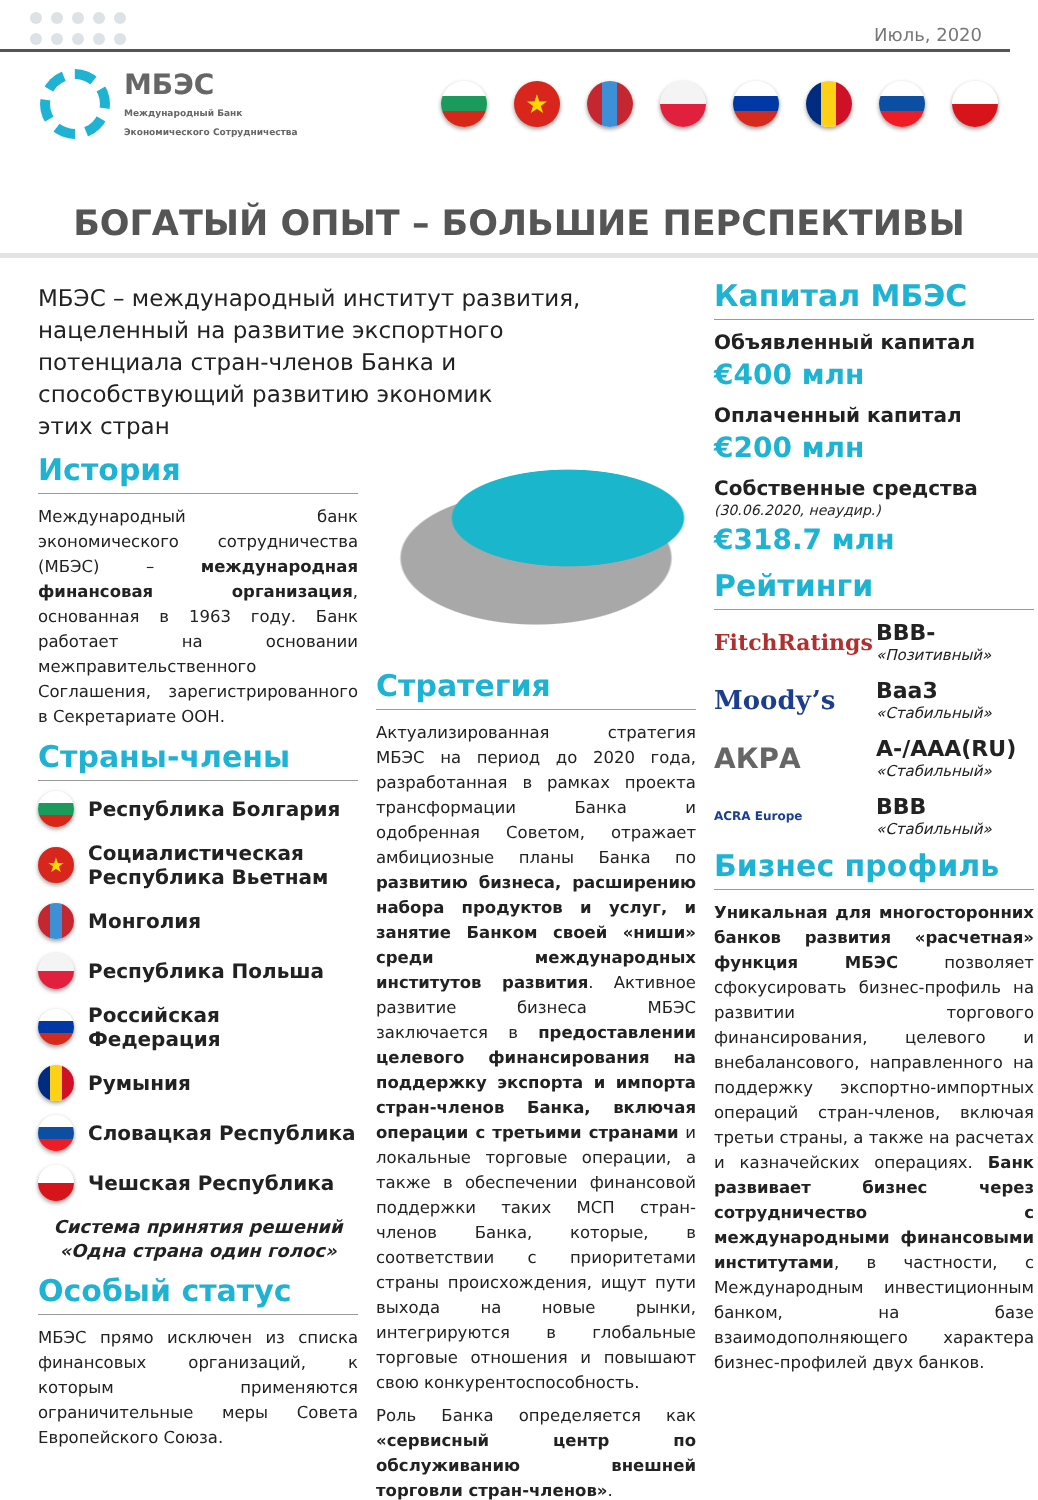Июль, 2020
МБЭС
Международный Банк
Экономического Сотрудничества
★
БОГАТЫЙ ОПЫТ – БОЛЬШИЕ ПЕРСПЕКТИВЫ
МБЭС – международный институт развития, нацеленный на развитие экспортного потенциала стран-членов Банка и способствующий развитию экономик
этих стран
История
Международный банк экономического сотрудничества (МБЭС) – международная финансовая организация, основанная в 1963 году. Банк работает на основании межправительственного Соглашения, зарегистрированного в Секретариате ООН.
Страны-члены
Республика Болгария
★ Социалистическая Республика Вьетнам
Монголия
Республика Польша
Российская Федерация
Румыния
Словацкая Республика
Чешская Республика
Система принятия решений
«Одна страна один голос»
Особый статус
МБЭС прямо исключен из списка финансовых организаций, к которым применяются ограничительные меры Совета Европейского Союза.
Стратегия
Актуализированная стратегия МБЭС на период до 2020 года, разработанная в рамках проекта трансформации Банка и одобренная Советом, отражает амбициозные планы Банка по развитию бизнеса, расширению набора продуктов и услуг, и занятие Банком своей «ниши» среди международных институтов развития. Активное развитие бизнеса МБЭС заключается в предоставлении целевого финансирования на поддержку экспорта и импорта стран-членов Банка, включая операции с третьими странами и локальные торговые операции, а также в обеспечении финансовой поддержки таких МСП стран-членов Банка, которые, в соответствии с приоритетами страны происхождения, ищут пути выхода на новые рынки, интегрируются в глобальные торговые отношения и повышают свою конкурентоспособность.
Роль Банка определяется как «сервисный центр по обслуживанию внешней торговли стран-членов».
Капитал МБЭС
Объявленный капитал
€400 млн
Оплаченный капитал
€200 млн
Собственные средства
(30.06.2020, неаудир.)
€318.7 млн
Рейтинги
FitchRatings
BBB-
«Позитивный»
Moody’s
Baa3
«Стабильный»
АКРА
A-/AAA(RU)
«Стабильный»
ACRA Europe
BBB
«Стабильный»
Бизнес профиль
Уникальная для многосторонних банков развития «расчетная» функция МБЭС позволяет сфокусировать бизнес-профиль на развитии торгового финансирования, целевого и внебалансового, направленного на поддержку экспортно-импортных операций стран-членов, включая третьи страны, а также на расчетах и казначейских операциях. Банк развивает бизнес через сотрудничество с международными финансовыми институтами, в частности, с Международным инвестиционным банком, на базе взаимодополняющего характера бизнес-профилей двух банков.